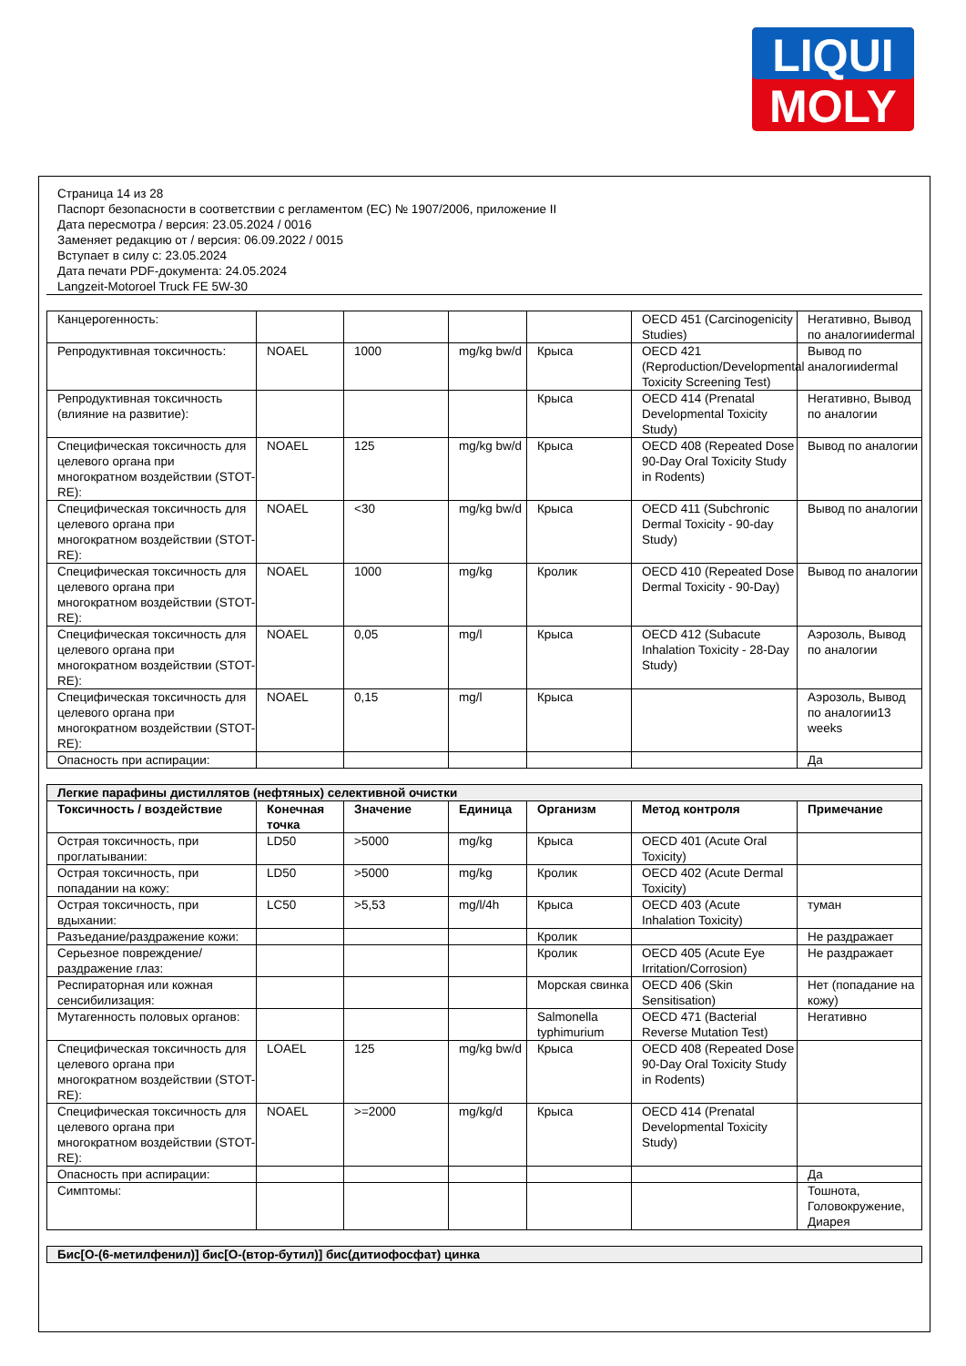LIQUI
MOLY
Страница 14 из 28
Паспорт безопасности в соответствии с регламентом (ЕС) № 1907/2006, приложение II
Дата пересмотра / версия: 23.05.2024 / 0016
Заменяет редакцию от / версия: 06.09.2022 / 0015
Вступает в силу с: 23.05.2024
Дата печати PDF-документа: 24.05.2024
Langzeit-Motoroel Truck FE 5W-30
| Канцерогенность: | | | | | OECD 451 (Carcinogenicity Studies) | Негативно, Вывод по аналогииdermal |
| Репродуктивная токсичность: | NOAEL | 1000 | mg/kg bw/d | Крыса | OECD 421 (Reproduction/Developmental Toxicity Screening Test) | Вывод по аналогииdermal |
| Репродуктивная токсичность (влияние на развитие): | | | | Крыса | OECD 414 (Prenatal Developmental Toxicity Study) | Негативно, Вывод по аналогии |
| Специфическая токсичность для целевого органа при многократном воздействии (STOT-RE): | NOAEL | 125 | mg/kg bw/d | Крыса | OECD 408 (Repeated Dose 90-Day Oral Toxicity Study in Rodents) | Вывод по аналогии |
| Специфическая токсичность для целевого органа при многократном воздействии (STOT-RE): | NOAEL | <30 | mg/kg bw/d | Крыса | OECD 411 (Subchronic Dermal Toxicity - 90-day Study) | Вывод по аналогии |
| Специфическая токсичность для целевого органа при многократном воздействии (STOT-RE): | NOAEL | 1000 | mg/kg | Кролик | OECD 410 (Repeated Dose Dermal Toxicity - 90-Day) | Вывод по аналогии |
| Специфическая токсичность для целевого органа при многократном воздействии (STOT-RE): | NOAEL | 0,05 | mg/l | Крыса | OECD 412 (Subacute Inhalation Toxicity - 28-Day Study) | Аэрозоль, Вывод по аналогии |
| Специфическая токсичность для целевого органа при многократном воздействии (STOT-RE): | NOAEL | 0,15 | mg/l | Крыса | | Аэрозоль, Вывод по аналогии13 weeks |
| Опасность при аспирации: | | | | | | Да |
| Легкие парафины дистиллятов (нефтяных) селективной очистки | | | | | | |
| Токсичность / воздействие | Конечная точка | Значение | Единица | Организм | Метод контроля | Примечание |
| Острая токсичность, при проглатывании: | LD50 | >5000 | mg/kg | Крыса | OECD 401 (Acute Oral Toxicity) | |
| Острая токсичность, при попадании на кожу: | LD50 | >5000 | mg/kg | Кролик | OECD 402 (Acute Dermal Toxicity) | |
| Острая токсичность, при вдыхании: | LC50 | >5,53 | mg/l/4h | Крыса | OECD 403 (Acute Inhalation Toxicity) | туман |
| Разъедание/раздражение кожи: | | | | Кролик | | Не раздражает |
| Серьезное повреждение/раздражение глаз: | | | | Кролик | OECD 405 (Acute Eye Irritation/Corrosion) | Не раздражает |
| Респираторная или кожная сенсибилизация: | | | | Морская свинка | OECD 406 (Skin Sensitisation) | Нет (попадание на кожу) |
| Мутагенность половых органов: | | | | Salmonella typhimurium | OECD 471 (Bacterial Reverse Mutation Test) | Негативно |
| Специфическая токсичность для целевого органа при многократном воздействии (STOT-RE): | LOAEL | 125 | mg/kg bw/d | Крыса | OECD 408 (Repeated Dose 90-Day Oral Toxicity Study in Rodents) | |
| Специфическая токсичность для целевого органа при многократном воздействии (STOT-RE): | NOAEL | >=2000 | mg/kg/d | Крыса | OECD 414 (Prenatal Developmental Toxicity Study) | |
| Опасность при аспирации: | | | | | | Да |
| Симптомы: | | | | | | Тошнота, Головокружение, Диарея |
| Бис[O-(6-метилфенил)] бис[O-(втор-бутил)] бис(дитиофосфат) цинка |